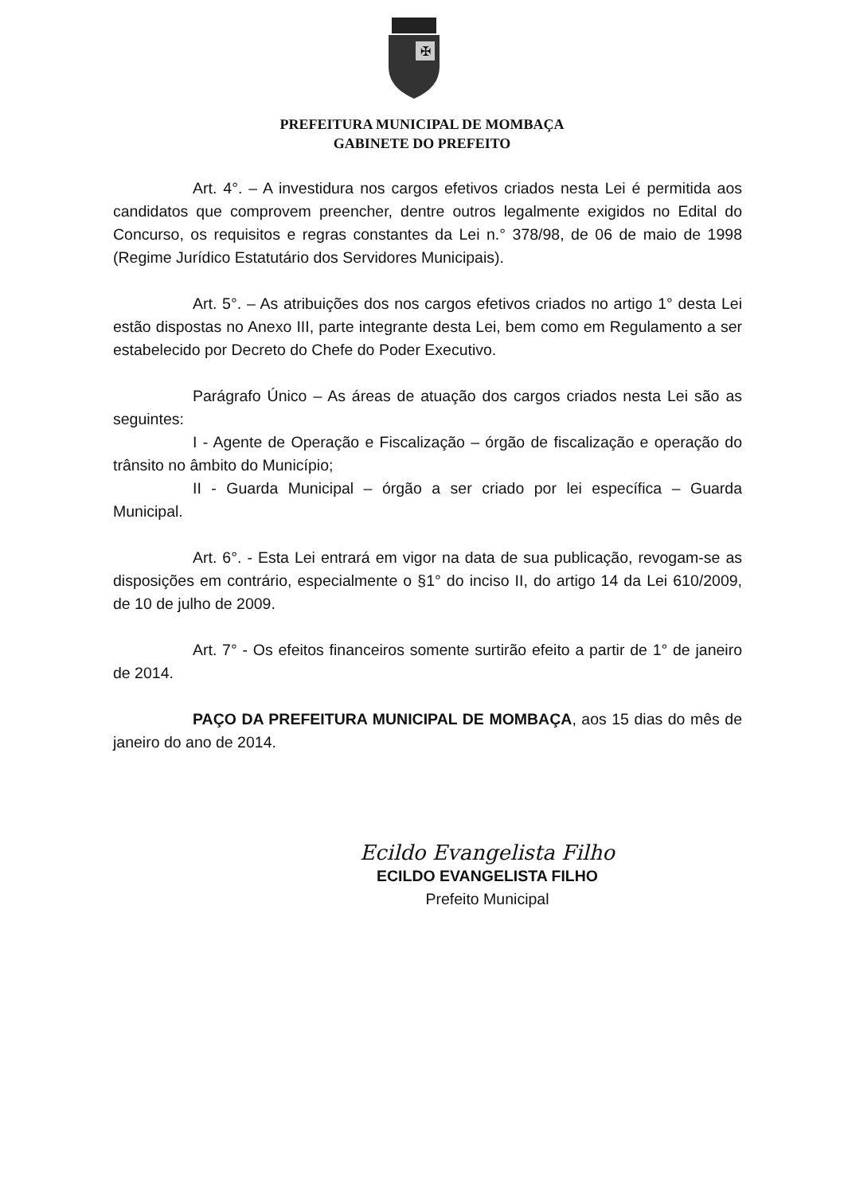✠
PREFEITURA MUNICIPAL DE MOMBAÇA
GABINETE DO PREFEITO
Art. 4°. – A investidura nos cargos efetivos criados nesta Lei é permitida aos candidatos que comprovem preencher, dentre outros legalmente exigidos no Edital do Concurso, os requisitos e regras constantes da Lei n.° 378/98, de 06 de maio de 1998 (Regime Jurídico Estatutário dos Servidores Municipais).
Art. 5°. – As atribuições dos nos cargos efetivos criados no artigo 1° desta Lei estão dispostas no Anexo III, parte integrante desta Lei, bem como em Regulamento a ser estabelecido por Decreto do Chefe do Poder Executivo.
Parágrafo Único – As áreas de atuação dos cargos criados nesta Lei são as seguintes:
I - Agente de Operação e Fiscalização – órgão de fiscalização e operação do trânsito no âmbito do Município;
II - Guarda Municipal – órgão a ser criado por lei específica – Guarda Municipal.
Art. 6°. - Esta Lei entrará em vigor na data de sua publicação, revogam-se as disposições em contrário, especialmente o §1° do inciso II, do artigo 14 da Lei 610/2009, de 10 de julho de 2009.
Art. 7° - Os efeitos financeiros somente surtirão efeito a partir de 1° de janeiro de 2014.
PAÇO DA PREFEITURA MUNICIPAL DE MOMBAÇA, aos 15 dias do mês de janeiro do ano de 2014.
Ecildo Evangelista Filho
ECILDO EVANGELISTA FILHO
Prefeito Municipal